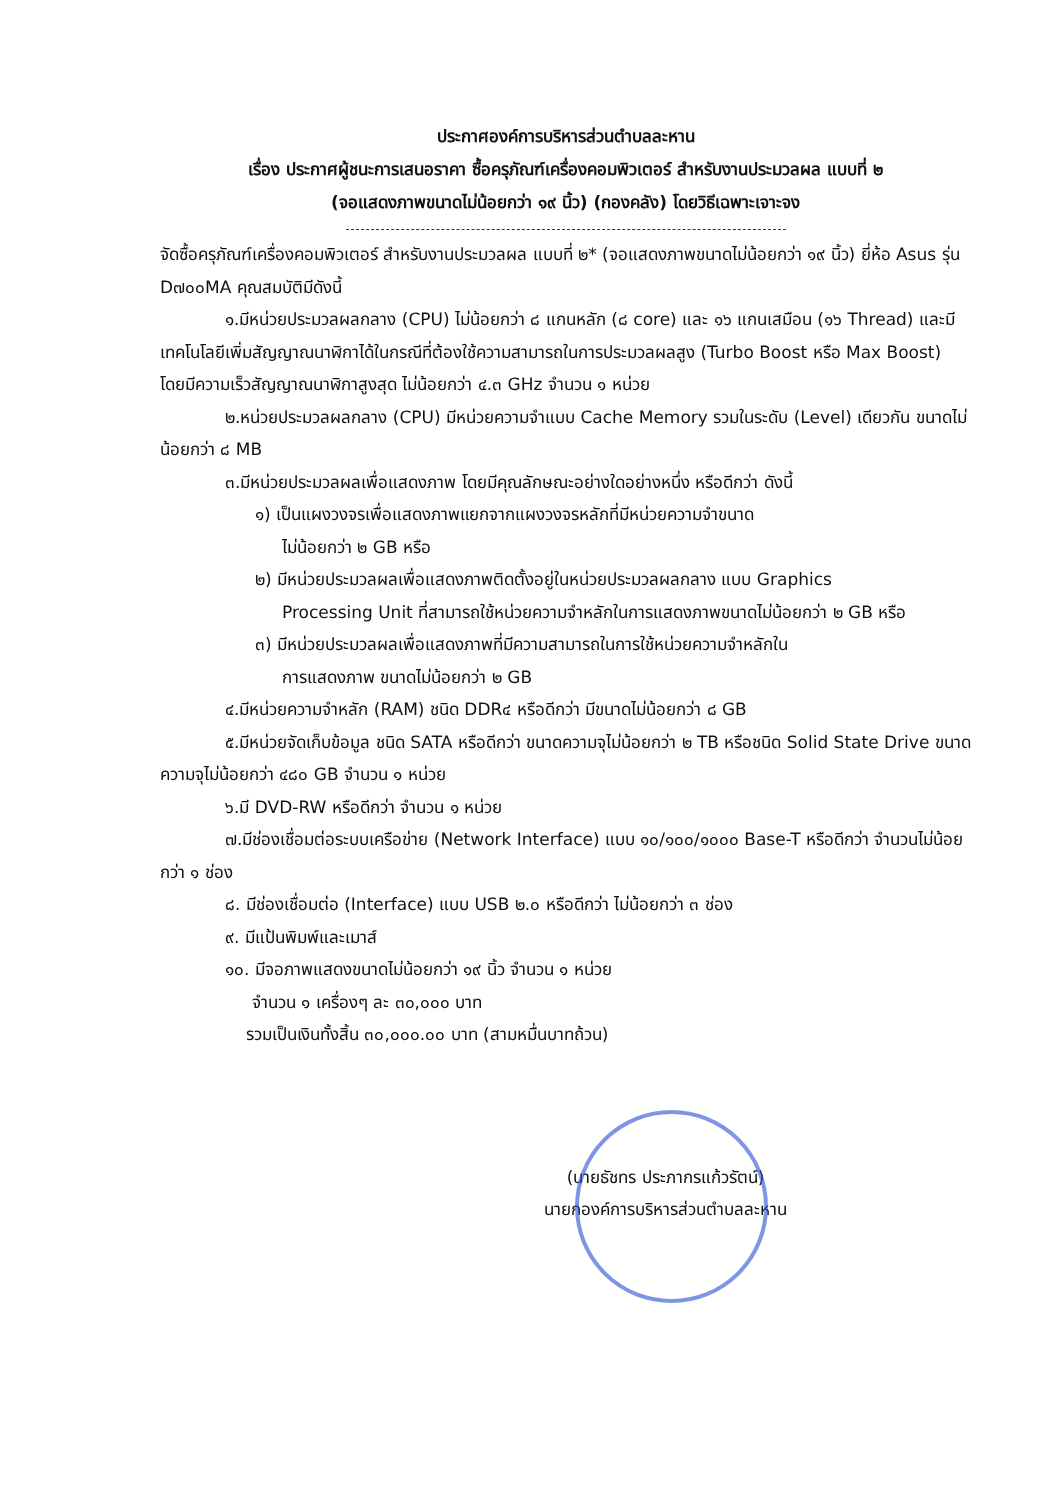ประกาศองค์การบริหารส่วนตำบลละหาน
เรื่อง ประกาศผู้ชนะการเสนอราคา ซื้อครุภัณฑ์เครื่องคอมพิวเตอร์ สำหรับงานประมวลผล แบบที่ ๒
(จอแสดงภาพขนาดไม่น้อยกว่า ๑๙ นิ้ว) (กองคลัง) โดยวิธีเฉพาะเจาะจง
จัดซื้อครุภัณฑ์เครื่องคอมพิวเตอร์ สำหรับงานประมวลผล แบบที่ ๒* (จอแสดงภาพขนาดไม่น้อยกว่า ๑๙ นิ้ว) ยี่ห้อ Asus รุ่น D๗๐๐MA คุณสมบัติมีดังนี้
๑.มีหน่วยประมวลผลกลาง (CPU) ไม่น้อยกว่า ๘ แกนหลัก (๘ core) และ ๑๖ แกนเสมือน (๑๖ Thread) และมีเทคโนโลยีเพิ่มสัญญาณนาฬิกาได้ในกรณีที่ต้องใช้ความสามารถในการประมวลผลสูง (Turbo Boost หรือ Max Boost) โดยมีความเร็วสัญญาณนาฬิกาสูงสุด ไม่น้อยกว่า ๔.๓ GHz จำนวน ๑ หน่วย
๒.หน่วยประมวลผลกลาง (CPU) มีหน่วยความจำแบบ Cache Memory รวมในระดับ (Level) เดียวกัน ขนาดไม่น้อยกว่า ๘ MB
๓.มีหน่วยประมวลผลเพื่อแสดงภาพ โดยมีคุณลักษณะอย่างใดอย่างหนึ่ง หรือดีกว่า ดังนี้
๑) เป็นแผงวงจรเพื่อแสดงภาพแยกจากแผงวงจรหลักที่มีหน่วยความจำขนาด
ไม่น้อยกว่า ๒ GB หรือ
๒) มีหน่วยประมวลผลเพื่อแสดงภาพติดตั้งอยู่ในหน่วยประมวลผลกลาง แบบ Graphics
Processing Unit ที่สามารถใช้หน่วยความจำหลักในการแสดงภาพขนาดไม่น้อยกว่า ๒ GB หรือ
๓) มีหน่วยประมวลผลเพื่อแสดงภาพที่มีความสามารถในการใช้หน่วยความจำหลักใน
การแสดงภาพ ขนาดไม่น้อยกว่า ๒ GB
๔.มีหน่วยความจำหลัก (RAM) ชนิด DDR๔ หรือดีกว่า มีขนาดไม่น้อยกว่า ๘ GB
๕.มีหน่วยจัดเก็บข้อมูล ชนิด SATA หรือดีกว่า ขนาดความจุไม่น้อยกว่า ๒ TB หรือชนิด Solid State Drive ขนาดความจุไม่น้อยกว่า ๔๘๐ GB จำนวน ๑ หน่วย
๖.มี DVD-RW หรือดีกว่า จำนวน ๑ หน่วย
๗.มีช่องเชื่อมต่อระบบเครือข่าย (Network Interface) แบบ ๑๐/๑๐๐/๑๐๐๐ Base-T หรือดีกว่า จำนวนไม่น้อยกว่า ๑ ช่อง
๘. มีช่องเชื่อมต่อ (Interface) แบบ USB ๒.๐ หรือดีกว่า ไม่น้อยกว่า ๓ ช่อง
๙. มีแป้นพิมพ์และเมาส์
๑๐. มีจอภาพแสดงขนาดไม่น้อยกว่า ๑๙ นิ้ว จำนวน ๑ หน่วย
จำนวน ๑ เครื่องๆ ละ ๓๐,๐๐๐ บาท
รวมเป็นเงินทั้งสิ้น ๓๐,๐๐๐.๐๐ บาท (สามหมื่นบาทถ้วน)
(นายธัชทร ประภากรแก้วรัตน์)
นายกองค์การบริหารส่วนตำบลละหาน